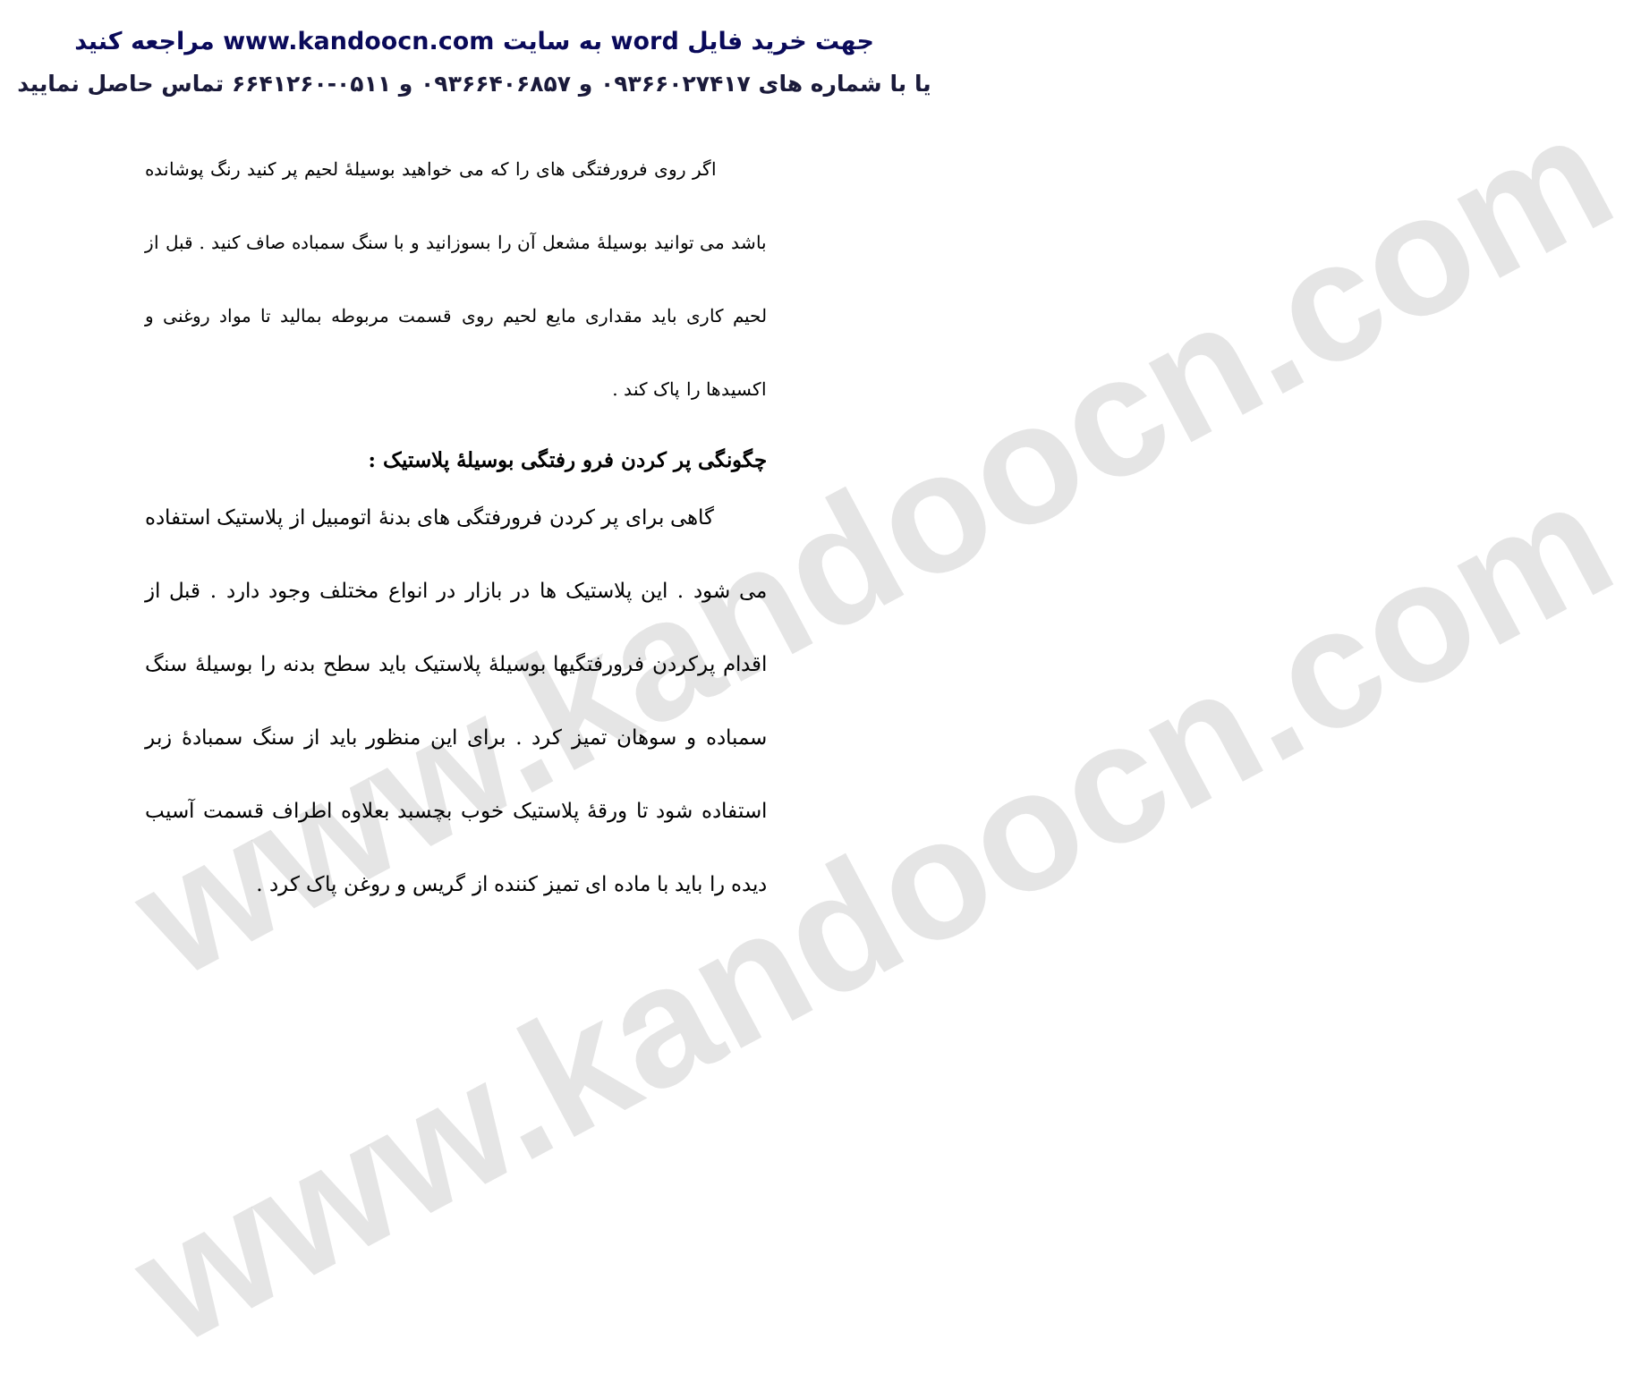www.kandoocn.com
www.kandoocn.com
جهت خرید فایل word به سایت www.kandoocn.com مراجعه کنید
یا با شماره های ۰۹۳۶۶۰۲۷۴۱۷ و ۰۹۳۶۶۴۰۶۸۵۷ و ۰۵۱۱-۶۶۴۱۲۶۰ تماس حاصل نمایید
اگر روی فرورفتگی های را که می خواهید بوسیلهٔ لحیم پر کنید رنگ پوشانده باشد می توانید بوسیلهٔ مشعل آن را بسوزانید و با سنگ سمباده صاف کنید . قبل از لحیم کاری باید مقداری مایع لحیم روی قسمت مربوطه بمالید تا مواد روغنی و اکسیدها را پاک کند .
چگونگی پر کردن فرو رفتگی بوسیلهٔ پلاستیک :
گاهی برای پر کردن فرورفتگی های بدنهٔ اتومبیل از پلاستیک استفاده می شود . این پلاستیک ها در بازار در انواع مختلف وجود دارد . قبل از اقدام پرکردن فرورفتگیها بوسیلهٔ پلاستیک باید سطح بدنه را بوسیلهٔ سنگ سمباده و سوهان تمیز کرد . برای این منظور باید از سنگ سمبادهٔ زبر استفاده شود تا ورقهٔ پلاستیک خوب بچسبد بعلاوه اطراف قسمت آسیب دیده را باید با ماده ای تمیز کننده از گریس و روغن پاک کرد .